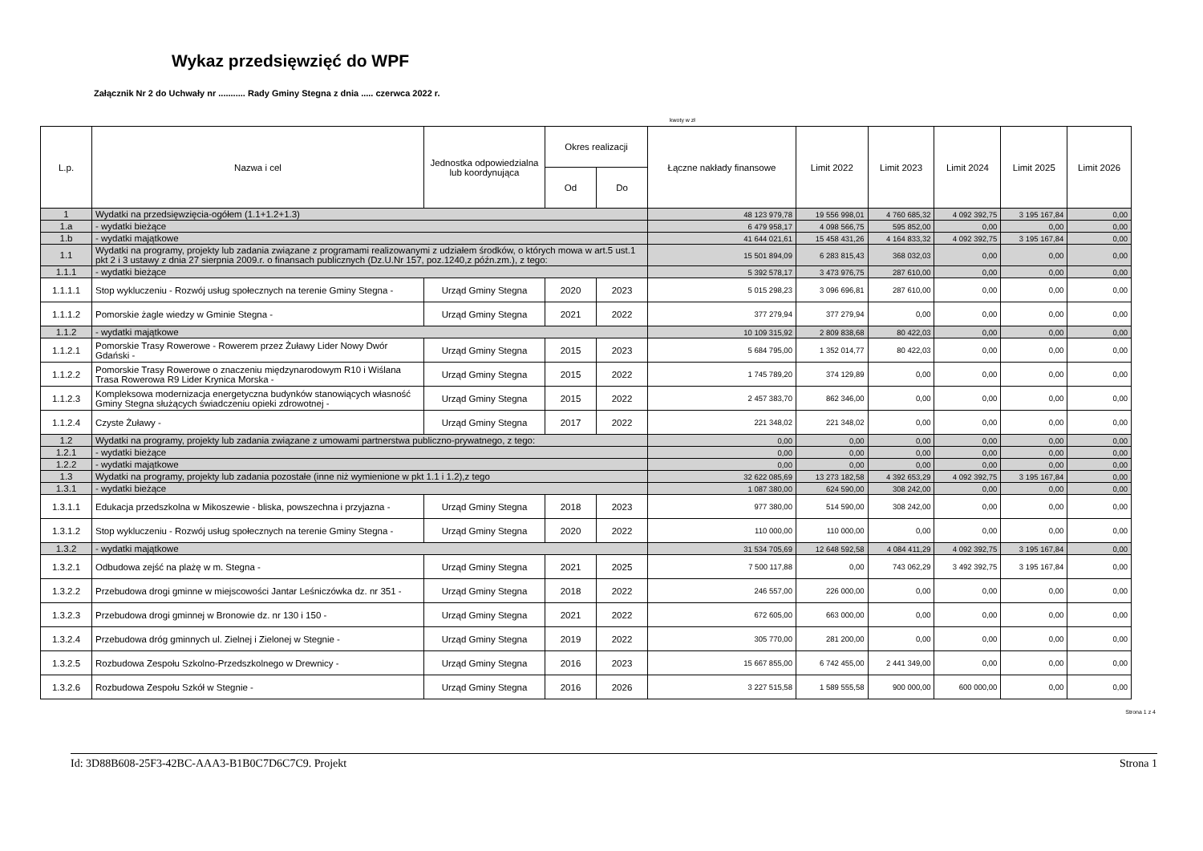Wykaz przedsięwzięć do WPF
Załącznik Nr 2 do Uchwały nr ........... Rady Gminy Stegna z dnia ..... czerwca 2022 r.
kwoty w zł
| L.p. | Nazwa i cel | Jednostka odpowiedzialna lub koordynująca | Okres realizacji | | Łączne nakłady finansowe | Limit 2022 | Limit 2023 | Limit 2024 | Limit 2025 | Limit 2026 |
| --- | --- | --- | --- | --- | --- | --- | --- | --- | --- | --- |
| | | | Od | Do | | | | | | |
| 1 | Wydatki na przedsięwzięcia-ogółem (1.1+1.2+1.3) | | | | 48 123 979,78 | 19 556 998,01 | 4 760 685,32 | 4 092 392,75 | 3 195 167,84 | 0,00 |
| 1.a | - wydatki bieżące | | | | 6 479 958,17 | 4 098 566,75 | 595 852,00 | 0,00 | 0,00 | 0,00 |
| 1.b | - wydatki majątkowe | | | | 41 644 021,61 | 15 458 431,26 | 4 164 833,32 | 4 092 392,75 | 3 195 167,84 | 0,00 |
| 1.1 | Wydatki na programy, projekty lub zadania związane z programami realizowanymi z udziałem środków, o których mowa w art.5 ust.1 pkt 2 i 3 ustawy z dnia 27 sierpnia 2009.r. o finansach publicznych (Dz.U.Nr 157, poz.1240,z późn.zm.), z tego: | | | | 15 501 894,09 | 6 283 815,43 | 368 032,03 | 0,00 | 0,00 | 0,00 |
| 1.1.1 | - wydatki bieżące | | | | 5 392 578,17 | 3 473 976,75 | 287 610,00 | 0,00 | 0,00 | 0,00 |
| 1.1.1.1 | Stop wykluczeniu - Rozwój usług społecznych na terenie Gminy Stegna - | Urząd Gminy Stegna | 2020 | 2023 | 5 015 298,23 | 3 096 696,81 | 287 610,00 | 0,00 | 0,00 | 0,00 |
| 1.1.1.2 | Pomorskie żagle wiedzy w Gminie Stegna - | Urząd Gminy Stegna | 2021 | 2022 | 377 279,94 | 377 279,94 | 0,00 | 0,00 | 0,00 | 0,00 |
| 1.1.2 | - wydatki majątkowe | | | | 10 109 315,92 | 2 809 838,68 | 80 422,03 | 0,00 | 0,00 | 0,00 |
| 1.1.2.1 | Pomorskie Trasy Rowerowe - Rowerem przez Żuławy Lider Nowy Dwór Gdański - | Urząd Gminy Stegna | 2015 | 2023 | 5 684 795,00 | 1 352 014,77 | 80 422,03 | 0,00 | 0,00 | 0,00 |
| 1.1.2.2 | Pomorskie Trasy Rowerowe o znaczeniu międzynarodowym R10 i Wiślana Trasa Rowerowa R9 Lider Krynica Morska - | Urząd Gminy Stegna | 2015 | 2022 | 1 745 789,20 | 374 129,89 | 0,00 | 0,00 | 0,00 | 0,00 |
| 1.1.2.3 | Kompleksowa modernizacja energetyczna budynków stanowiących własność Gminy Stegna służących świadczeniu opieki zdrowotnej - | Urząd Gminy Stegna | 2015 | 2022 | 2 457 383,70 | 862 346,00 | 0,00 | 0,00 | 0,00 | 0,00 |
| 1.1.2.4 | Czyste Żuławy - | Urząd Gminy Stegna | 2017 | 2022 | 221 348,02 | 221 348,02 | 0,00 | 0,00 | 0,00 | 0,00 |
| 1.2 | Wydatki na programy, projekty lub zadania związane z umowami partnerstwa publiczno-prywatnego, z tego: | | | | 0,00 | 0,00 | 0,00 | 0,00 | 0,00 | 0,00 |
| 1.2.1 | - wydatki bieżące | | | | 0,00 | 0,00 | 0,00 | 0,00 | 0,00 | 0,00 |
| 1.2.2 | - wydatki majątkowe | | | | 0,00 | 0,00 | 0,00 | 0,00 | 0,00 | 0,00 |
| 1.3 | Wydatki na programy, projekty lub zadania pozostałe (inne niż wymienione w pkt 1.1 i 1.2),z tego | | | | 32 622 085,69 | 13 273 182,58 | 4 392 653,29 | 4 092 392,75 | 3 195 167,84 | 0,00 |
| 1.3.1 | - wydatki bieżące | | | | 1 087 380,00 | 624 590,00 | 308 242,00 | 0,00 | 0,00 | 0,00 |
| 1.3.1.1 | Edukacja przedszkolna w Mikoszewie - bliska, powszechna i przyjazna - | Urząd Gminy Stegna | 2018 | 2023 | 977 380,00 | 514 590,00 | 308 242,00 | 0,00 | 0,00 | 0,00 |
| 1.3.1.2 | Stop wykluczeniu - Rozwój usług społecznych na terenie Gminy Stegna - | Urząd Gminy Stegna | 2020 | 2022 | 110 000,00 | 110 000,00 | 0,00 | 0,00 | 0,00 | 0,00 |
| 1.3.2 | - wydatki majątkowe | | | | 31 534 705,69 | 12 648 592,58 | 4 084 411,29 | 4 092 392,75 | 3 195 167,84 | 0,00 |
| 1.3.2.1 | Odbudowa zejść na plażę w m. Stegna - | Urząd Gminy Stegna | 2021 | 2025 | 7 500 117,88 | 0,00 | 743 062,29 | 3 492 392,75 | 3 195 167,84 | 0,00 |
| 1.3.2.2 | Przebudowa drogi gminne w miejscowości Jantar Leśniczówka dz. nr 351 - | Urząd Gminy Stegna | 2018 | 2022 | 246 557,00 | 226 000,00 | 0,00 | 0,00 | 0,00 | 0,00 |
| 1.3.2.3 | Przebudowa drogi gminnej w Bronowie dz. nr 130 i 150 - | Urząd Gminy Stegna | 2021 | 2022 | 672 605,00 | 663 000,00 | 0,00 | 0,00 | 0,00 | 0,00 |
| 1.3.2.4 | Przebudowa dróg gminnych ul. Zielnej i Zielonej w Stegnie - | Urząd Gminy Stegna | 2019 | 2022 | 305 770,00 | 281 200,00 | 0,00 | 0,00 | 0,00 | 0,00 |
| 1.3.2.5 | Rozbudowa Zespołu Szkolno-Przedszkolnego w Drewnicy - | Urząd Gminy Stegna | 2016 | 2023 | 15 667 855,00 | 6 742 455,00 | 2 441 349,00 | 0,00 | 0,00 | 0,00 |
| 1.3.2.6 | Rozbudowa Zespołu Szkół w Stegnie - | Urząd Gminy Stegna | 2016 | 2026 | 3 227 515,58 | 1 589 555,58 | 900 000,00 | 600 000,00 | 0,00 | 0,00 |
Strona 1 z 4
Id: 3D88B608-25F3-42BC-AAA3-B1B0C7D6C7C9. Projekt Strona 1